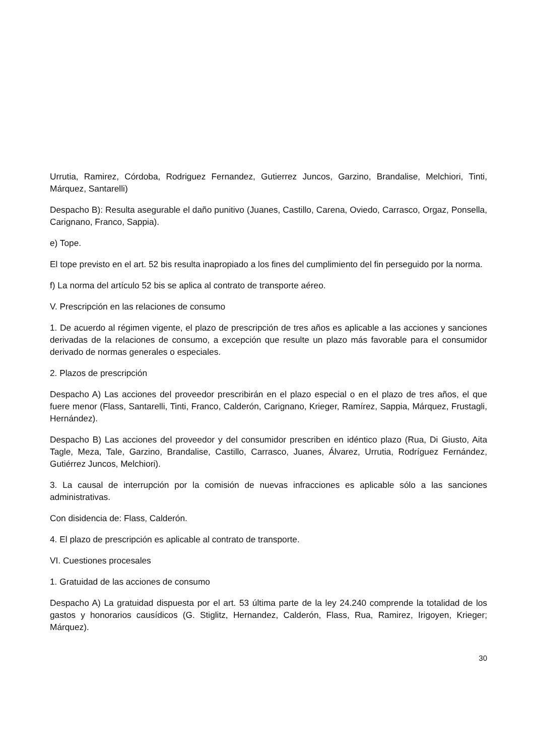Urrutia, Ramirez, Córdoba, Rodriguez Fernandez, Gutierrez Juncos, Garzino, Brandalise, Melchiori, Tinti, Márquez, Santarelli)
Despacho B): Resulta asegurable el daño punitivo (Juanes, Castillo, Carena, Oviedo, Carrasco, Orgaz, Ponsella, Carignano, Franco, Sappia).
e) Tope.
El tope previsto en el art. 52 bis resulta inapropiado a los fines del cumplimiento del fin perseguido por la norma.
f) La norma del artículo 52 bis se aplica al contrato de transporte aéreo.
V. Prescripción en las relaciones de consumo
1. De acuerdo al régimen vigente, el plazo de prescripción de tres años es aplicable a las acciones y sanciones derivadas de la relaciones de consumo, a excepción que resulte un plazo más favorable para el consumidor derivado de normas generales o especiales.
2. Plazos de prescripción
Despacho A) Las acciones del proveedor prescribirán en el plazo especial o en el plazo de tres años, el que fuere menor (Flass, Santarelli, Tinti, Franco, Calderón, Carignano, Krieger, Ramírez, Sappia, Márquez, Frustagli, Hernández).
Despacho B) Las acciones del proveedor y del consumidor prescriben en idéntico plazo (Rua, Di Giusto, Aita Tagle, Meza, Tale, Garzino, Brandalise, Castillo, Carrasco, Juanes, Álvarez, Urrutia, Rodríguez Fernández, Gutiérrez Juncos, Melchiori).
3. La causal de interrupción por la comisión de nuevas infracciones es aplicable sólo a las sanciones administrativas.
Con disidencia de: Flass, Calderón.
4. El plazo de prescripción es aplicable al contrato de transporte.
VI. Cuestiones procesales
1. Gratuidad de las acciones de consumo
Despacho A) La gratuidad dispuesta por el art. 53 última parte de la ley 24.240 comprende la totalidad de los gastos y honorarios causídicos (G. Stiglitz, Hernandez, Calderón, Flass, Rua, Ramirez, Irigoyen, Krieger; Márquez).
30